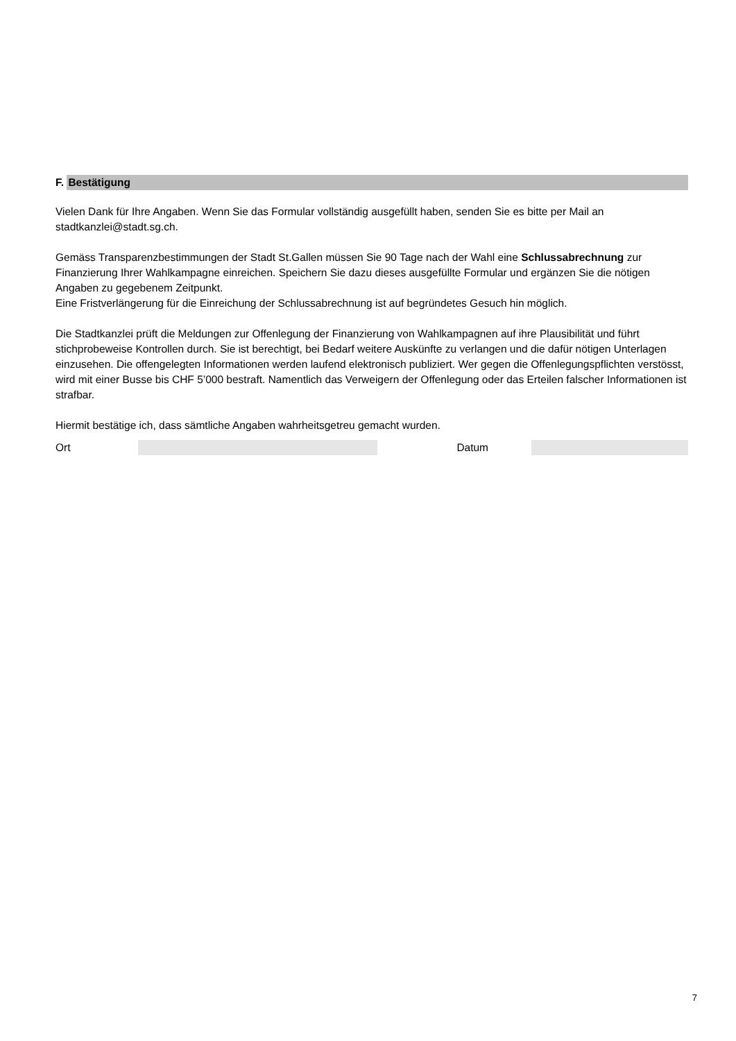F. Bestätigung
Vielen Dank für Ihre Angaben. Wenn Sie das Formular vollständig ausgefüllt haben, senden Sie es bitte per Mail an stadtkanzlei@stadt.sg.ch.
Gemäss Transparenzbestimmungen der Stadt St.Gallen müssen Sie 90 Tage nach der Wahl eine Schlussabrechnung zur Finanzierung Ihrer Wahlkampagne einreichen. Speichern Sie dazu dieses ausgefüllte Formular und ergänzen Sie die nötigen Angaben zu gegebenem Zeitpunkt.
Eine Fristverlängerung für die Einreichung der Schlussabrechnung ist auf begründetes Gesuch hin möglich.
Die Stadtkanzlei prüft die Meldungen zur Offenlegung der Finanzierung von Wahlkampagnen auf ihre Plausibilität und führt stichprobeweise Kontrollen durch. Sie ist berechtigt, bei Bedarf weitere Auskünfte zu verlangen und die dafür nötigen Unterlagen einzusehen. Die offengelegten Informationen werden laufend elektronisch publiziert. Wer gegen die Offenlegungspflichten verstösst, wird mit einer Busse bis CHF 5’000 bestraft. Namentlich das Verweigern der Offenlegung oder das Erteilen falscher Informationen ist strafbar.
Hiermit bestätige ich, dass sämtliche Angaben wahrheitsgetreu gemacht wurden.
Ort Datum
7